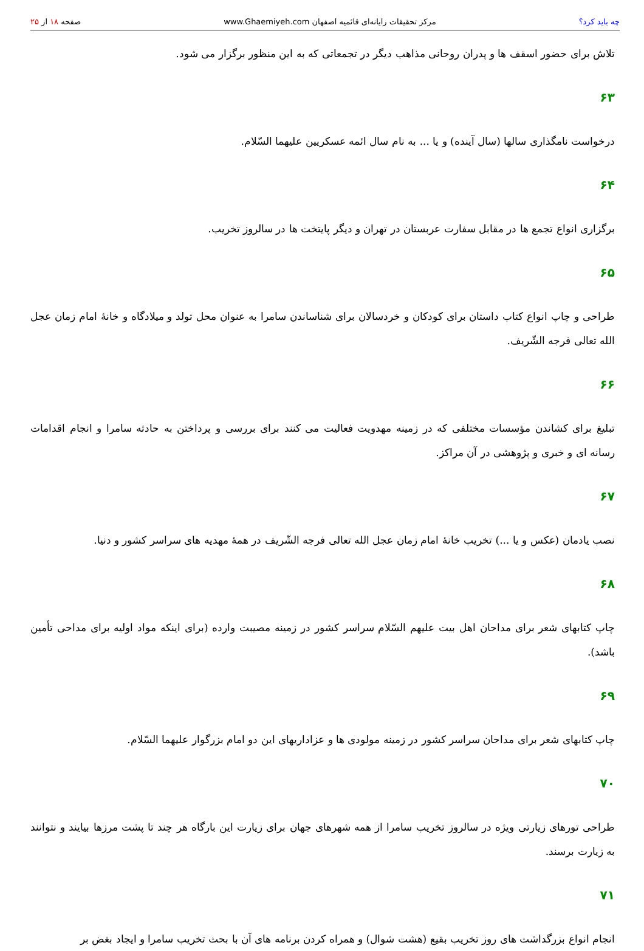چه باید کرد؟ مرکز تحقیقات رایانه‌ای قائمیه اصفهان www.Ghaemiyeh.com صفحه ۱۸ از ۲۵
تلاش برای حضور اسقف ها و پدران روحانی مذاهب دیگر در تجمعاتی که به این منظور برگزار می شود.
۶۳
درخواست نامگذاری سالها (سال آینده) و یا ... به نام سال ائمه عسکریین علیهما السّلام.
۶۴
برگزاری انواع تجمع ها در مقابل سفارت عربستان در تهران و دیگر پایتخت ها در سالروز تخریب.
۶۵
طراحی و چاپ انواع کتاب داستان برای کودکان و خردسالان برای شناساندن سامرا به عنوان محل تولد و میلادگاه و خانهٔ امام زمان عجل الله تعالی فرجه الشّریف.
۶۶
تبلیغ برای کشاندن مؤسسات مختلفی که در زمینه مهدویت فعالیت می کنند برای بررسی و پرداختن به حادثه سامرا و انجام اقدامات رسانه ای و خبری و پژوهشی در آن مراکز.
۶۷
نصب یادمان (عکس و یا ...) تخریب خانهٔ امام زمان عجل الله تعالی فرجه الشّریف در همهٔ مهدیه های سراسر کشور و دنیا.
۶۸
چاپ کتابهای شعر برای مداحان اهل بیت علیهم السّلام سراسر کشور در زمینه مصیبت وارده (برای اینکه مواد اولیه برای مداحی تأمین باشد).
۶۹
چاپ کتابهای شعر برای مداحان سراسر کشور در زمینه مولودی ها و عزاداریهای این دو امام بزرگوار علیهما السّلام.
۷۰
طراحی تورهای زیارتی ویژه در سالروز تخریب سامرا از همه شهرهای جهان برای زیارت این بارگاه هر چند تا پشت مرزها بیایند و نتوانند به زیارت برسند.
۷۱
انجام انواع بزرگداشت های روز تخریب بقیع (هشت شوال) و همراه کردن برنامه های آن با بحث تخریب سامرا و ایجاد بغض بر